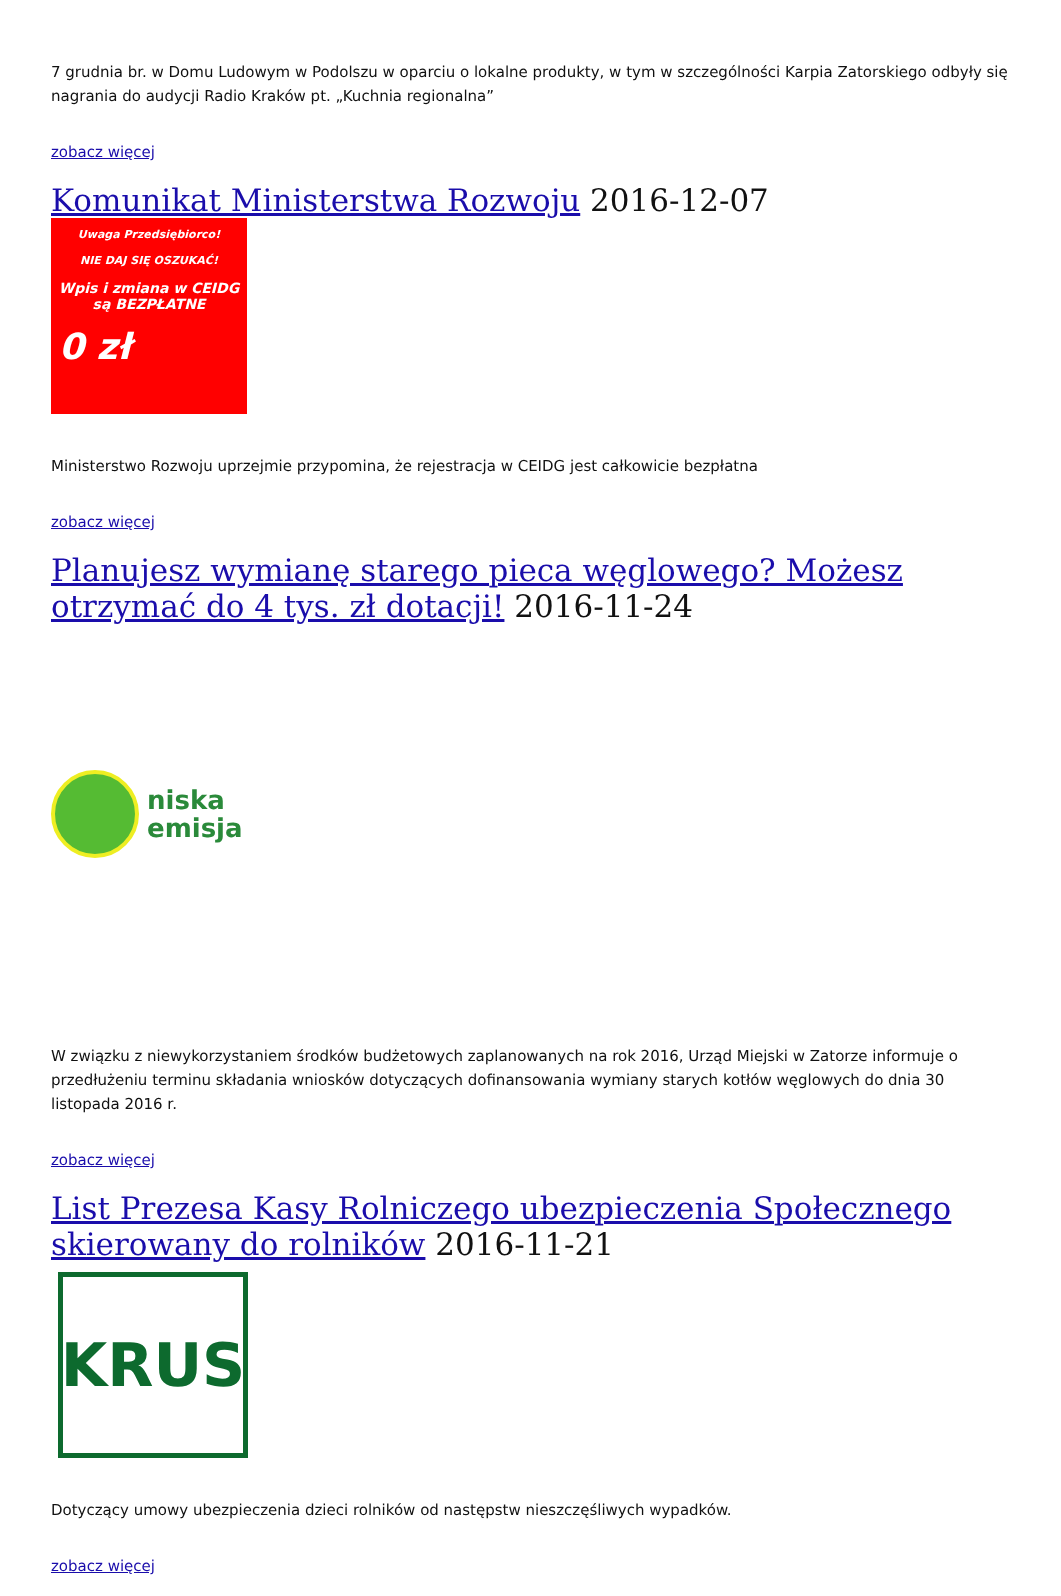7 grudnia br. w Domu Ludowym w Podolszu w oparciu o lokalne produkty, w tym w szczególności Karpia Zatorskiego odbyły się nagrania do audycji Radio Kraków pt. „Kuchnia regionalna”
zobacz więcej
Komunikat Ministerstwa Rozwoju 2016-12-07
Uwaga Przedsiębiorco!
NIE DAJ SIĘ OSZUKAĆ!
Wpis i zmiana w CEIDG
są BEZPŁATNE
0 zł
Ministerstwo Rozwoju uprzejmie przypomina, że rejestracja w CEIDG jest całkowicie bezpłatna
zobacz więcej
Planujesz wymianę starego pieca węglowego? Możesz otrzymać do 4 tys. zł dotacji! 2016-11-24
niska
emisja
W związku z niewykorzystaniem środków budżetowych zaplanowanych na rok 2016, Urząd Miejski w Zatorze informuje o przedłużeniu terminu składania wniosków dotyczących dofinansowania wymiany starych kotłów węglowych do dnia 30 listopada 2016 r.
zobacz więcej
List Prezesa Kasy Rolniczego ubezpieczenia Społecznego skierowany do rolników 2016-11-21
KRUS
Dotyczący umowy ubezpieczenia dzieci rolników od następstw nieszczęśliwych wypadków.
zobacz więcej